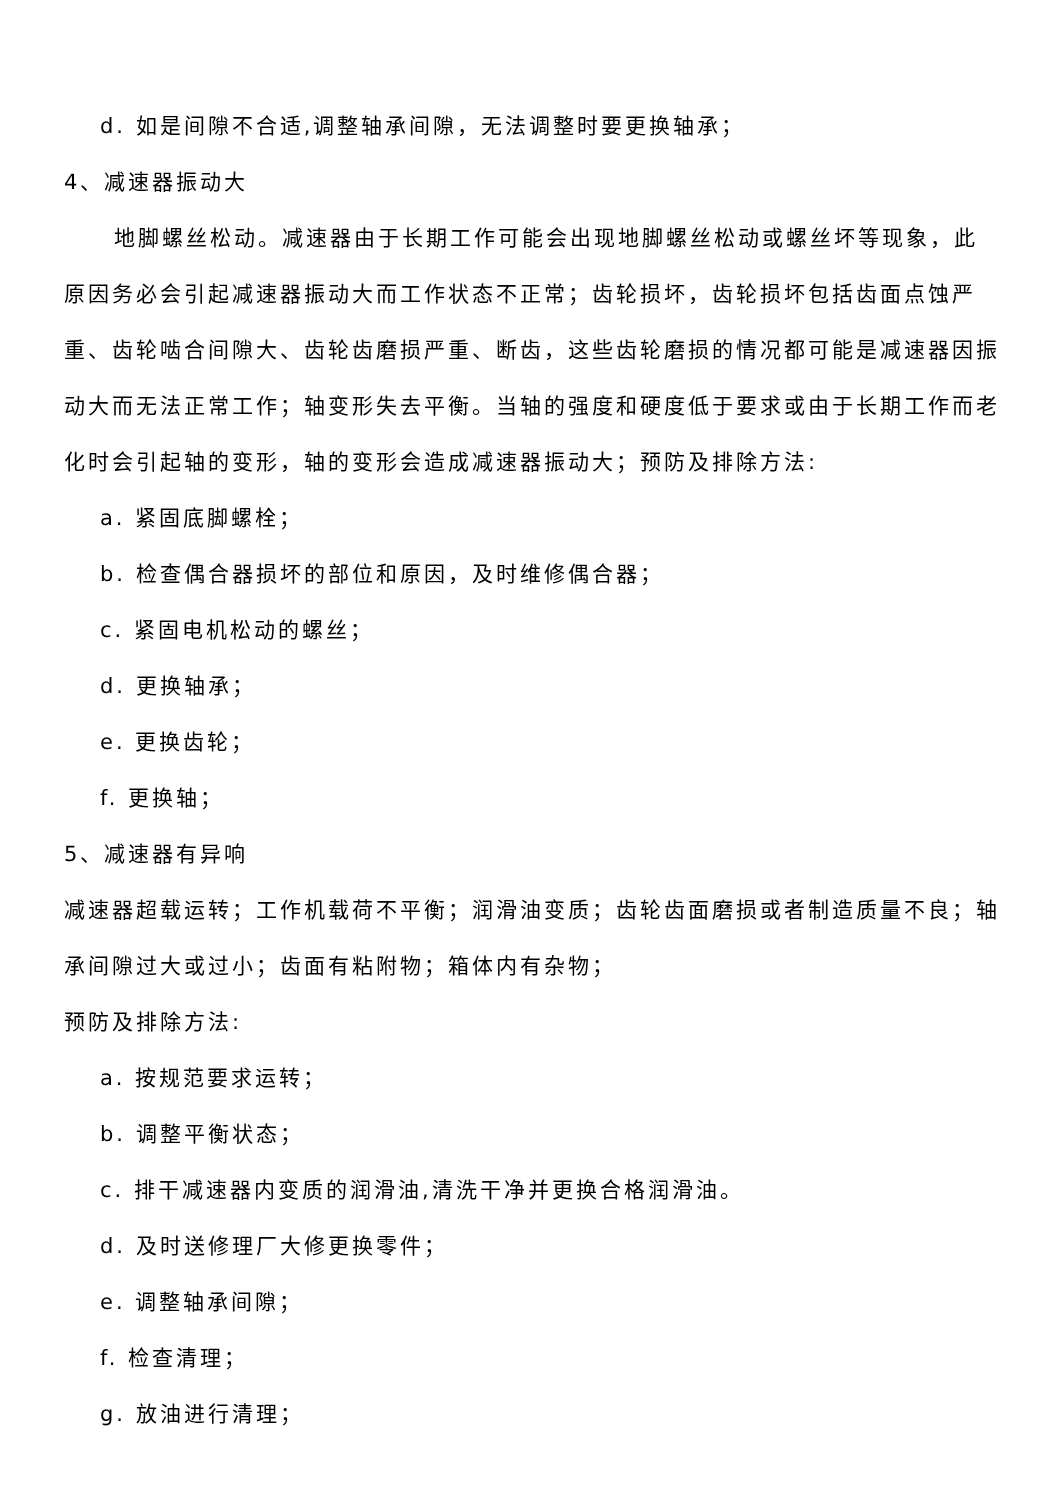d. 如是间隙不合适,调整轴承间隙，无法调整时要更换轴承；
4、减速器振动大
地脚螺丝松动。减速器由于长期工作可能会出现地脚螺丝松动或螺丝坏等现象，此原因务必会引起减速器振动大而工作状态不正常；齿轮损坏，齿轮损坏包括齿面点蚀严重、齿轮啮合间隙大、齿轮齿磨损严重、断齿，这些齿轮磨损的情况都可能是减速器因振动大而无法正常工作；轴变形失去平衡。当轴的强度和硬度低于要求或由于长期工作而老化时会引起轴的变形，轴的变形会造成减速器振动大；预防及排除方法:
a. 紧固底脚螺栓；
b. 检查偶合器损坏的部位和原因，及时维修偶合器；
c. 紧固电机松动的螺丝；
d. 更换轴承；
e. 更换齿轮；
f. 更换轴；
5、减速器有异响
减速器超载运转；工作机载荷不平衡；润滑油变质；齿轮齿面磨损或者制造质量不良；轴承间隙过大或过小；齿面有粘附物；箱体内有杂物；
预防及排除方法:
a. 按规范要求运转；
b. 调整平衡状态；
c. 排干减速器内变质的润滑油,清洗干净并更换合格润滑油。
d. 及时送修理厂大修更换零件；
e. 调整轴承间隙；
f. 检查清理；
g. 放油进行清理；